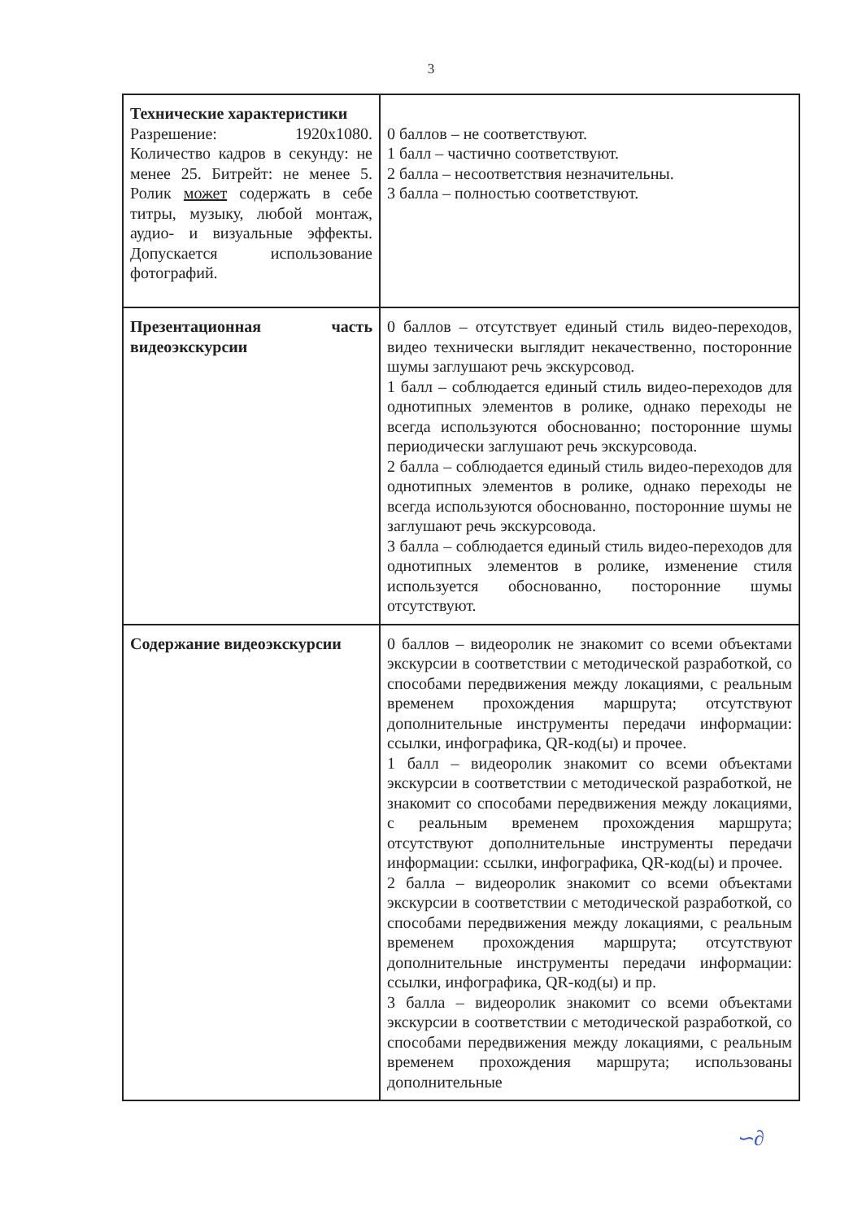3
| Технические характеристики Разрешение: 1920х1080. Количество кадров в секунду: не менее 25. Битрейт: не менее 5. Ролик может содержать в себе титры, музыку, любой монтаж, аудио- и визуальные эффекты. Допускается использование фотографий. | 0 баллов – не соответствуют. 1 балл – частично соответствуют. 2 балла – несоответствия незначительны. 3 балла – полностью соответствуют. |
| Презентационная часть видеоэкскурсии | 0 баллов – отсутствует единый стиль видео-переходов, видео технически выглядит некачественно, посторонние шумы заглушают речь экскурсовод. 1 балл – соблюдается единый стиль видео-переходов для однотипных элементов в ролике, однако переходы не всегда используются обоснованно; посторонние шумы периодически заглушают речь экскурсовода. 2 балла – соблюдается единый стиль видео-переходов для однотипных элементов в ролике, однако переходы не всегда используются обоснованно, посторонние шумы не заглушают речь экскурсовода. 3 балла – соблюдается единый стиль видео-переходов для однотипных элементов в ролике, изменение стиля используется обоснованно, посторонние шумы отсутствуют. |
| Содержание видеоэкскурсии | 0 баллов – видеоролик не знакомит со всеми объектами экскурсии в соответствии с методической разработкой, со способами передвижения между локациями, с реальным временем прохождения маршрута; отсутствуют дополнительные инструменты передачи информации: ссылки, инфографика, QR-код(ы) и прочее. 1 балл – видеоролик знакомит со всеми объектами экскурсии в соответствии с методической разработкой, не знакомит со способами передвижения между локациями, с реальным временем прохождения маршрута; отсутствуют дополнительные инструменты передачи информации: ссылки, инфографика, QR-код(ы) и прочее. 2 балла – видеоролик знакомит со всеми объектами экскурсии в соответствии с методической разработкой, со способами передвижения между локациями, с реальным временем прохождения маршрута; отсутствуют дополнительные инструменты передачи информации: ссылки, инфографика, QR-код(ы) и пр. 3 балла – видеоролик знакомит со всеми объектами экскурсии в соответствии с методической разработкой, со способами передвижения между локациями, с реальным временем прохождения маршрута; использованы дополнительные |
∽∂